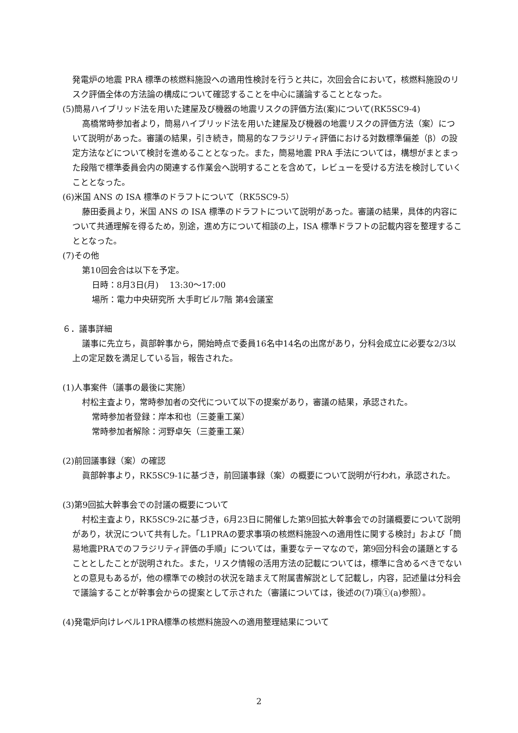発電炉の地震 PRA 標準の核燃料施設への適用性検討を行うと共に，次回会合において，核燃料施設のリスク評価全体の方法論の構成について確認することを中心に議論することとなった。
(5)簡易ハイブリッド法を用いた建屋及び機器の地震リスクの評価方法(案)について(RK5SC9-4)
高橋常時参加者より，簡易ハイブリッド法を用いた建屋及び機器の地震リスクの評価方法（案）について説明があった。審議の結果，引き続き，簡易的なフラジリティ評価における対数標準偏差（β）の設定方法などについて検討を進めることとなった。また，簡易地震 PRA 手法については，構想がまとまった段階で標準委員会内の関連する作業会へ説明することを含めて，レビューを受ける方法を検討していくこととなった。
(6)米国 ANS の ISA 標準のドラフトについて（RK5SC9-5）
藤田委員より，米国 ANS の ISA 標準のドラフトについて説明があった。審議の結果，具体的内容について共通理解を得るため，別途，進め方について相談の上，ISA 標準ドラフトの記載内容を整理することとなった。
(7)その他
第10回会合は以下を予定。
日時：8月3日(月)　 13:30～17:00
場所：電力中央研究所 大手町ビル7階 第4会議室
６．議事詳細
議事に先立ち，眞部幹事から，開始時点で委員16名中14名の出席があり，分科会成立に必要な2/3以上の定足数を満足している旨，報告された。
(1)人事案件（議事の最後に実施）
村松主査より，常時参加者の交代について以下の提案があり，審議の結果，承認された。
常時参加者登録：岸本和也（三菱重工業）
常時参加者解除：河野卓矢（三菱重工業）
(2)前回議事録（案）の確認
眞部幹事より，RK5SC9-1に基づき，前回議事録（案）の概要について説明が行われ，承認された。
(3)第9回拡大幹事会での討議の概要について
村松主査より，RK5SC9-2に基づき，6月23日に開催した第9回拡大幹事会での討議概要について説明があり，状況について共有した。「L1PRAの要求事項の核燃料施設への適用性に関する検討」および「簡易地震PRAでのフラジリティ評価の手順」については，重要なテーマなので，第9回分科会の議題とすることとしたことが説明された。また，リスク情報の活用方法の記載については，標準に含めるべきでないとの意見もあるが，他の標準での検討の状況を踏まえて附属書解説として記載し，内容，記述量は分科会で議論することが幹事会からの提案として示された（審議については，後述の(7)項①(a)参照）。
(4)発電炉向けレベル1PRA標準の核燃料施設への適用整理結果について
2